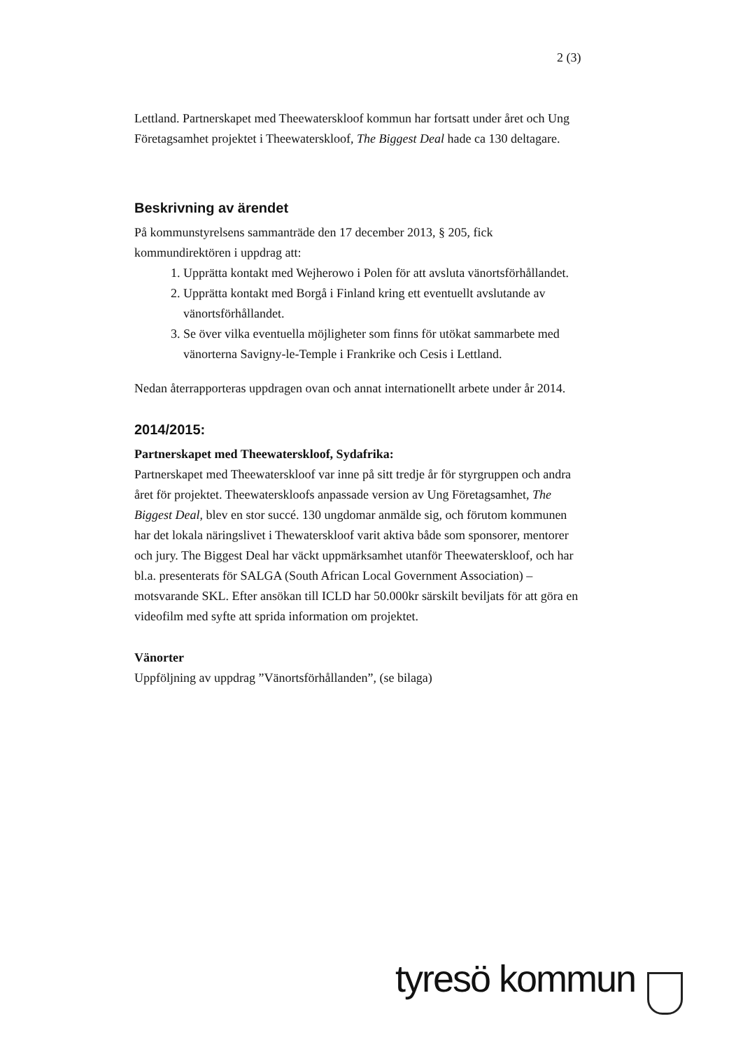2 (3)
Lettland. Partnerskapet med Theewaterskloof kommun har fortsatt under året och Ung Företagsamhet projektet i Theewaterskloof, The Biggest Deal hade ca 130 deltagare.
Beskrivning av ärendet
På kommunstyrelsens sammanträde den 17 december 2013, § 205, fick kommundirektören i uppdrag att:
1. Upprätta kontakt med Wejherowo i Polen för att avsluta vänortsförhållandet.
2. Upprätta kontakt med Borgå i Finland kring ett eventuellt avslutande av vänortsförhållandet.
3. Se över vilka eventuella möjligheter som finns för utökat sammarbete med vänorterna Savigny-le-Temple i Frankrike och Cesis i Lettland.
Nedan återrapporteras uppdragen ovan och annat internationellt arbete under år 2014.
2014/2015:
Partnerskapet med Theewaterskloof, Sydafrika:
Partnerskapet med Theewaterskloof var inne på sitt tredje år för styrgruppen och andra året för projektet. Theewaterskloofs anpassade version av Ung Företagsamhet, The Biggest Deal, blev en stor succé. 130 ungdomar anmälde sig, och förutom kommunen har det lokala näringslivet i Thewaterskloof varit aktiva både som sponsorer, mentorer och jury. The Biggest Deal har väckt uppmärksamhet utanför Theewaterskloof, och har bl.a. presenterats för SALGA (South African Local Government Association) – motsvarande SKL. Efter ansökan till ICLD har 50.000kr särskilt beviljats för att göra en videofilm med syfte att sprida information om projektet.
Vänorter
Uppföljning av uppdrag ”Vänortsförhållanden”, (se bilaga)
tyresö kommun